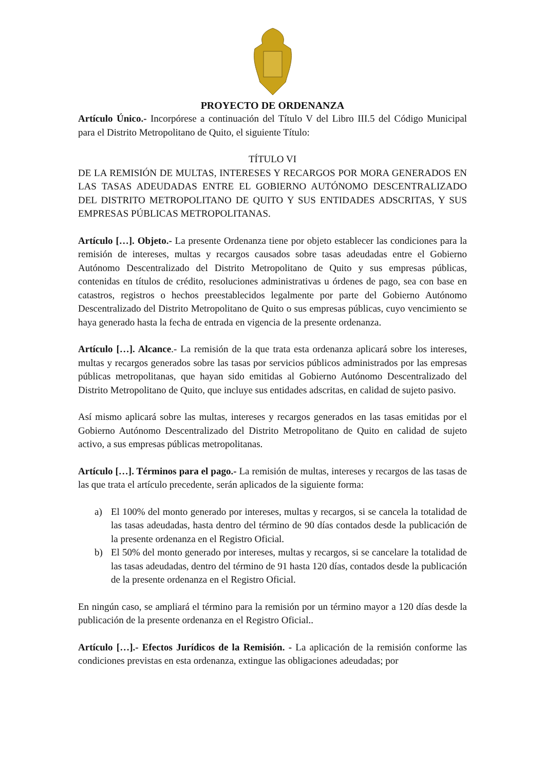PROYECTO DE ORDENANZA
Artículo Único.- Incorpórese a continuación del Título V del Libro III.5 del Código Municipal para el Distrito Metropolitano de Quito, el siguiente Título:
TÍTULO VI
DE LA REMISIÓN DE MULTAS, INTERESES Y RECARGOS POR MORA GENERADOS EN LAS TASAS ADEUDADAS ENTRE EL GOBIERNO AUTÓNOMO DESCENTRALIZADO DEL DISTRITO METROPOLITANO DE QUITO Y SUS ENTIDADES ADSCRITAS, Y SUS EMPRESAS PÚBLICAS METROPOLITANAS.
Artículo […]. Objeto.- La presente Ordenanza tiene por objeto establecer las condiciones para la remisión de intereses, multas y recargos causados sobre tasas adeudadas entre el Gobierno Autónomo Descentralizado del Distrito Metropolitano de Quito y sus empresas públicas, contenidas en títulos de crédito, resoluciones administrativas u órdenes de pago, sea con base en catastros, registros o hechos preestablecidos legalmente por parte del Gobierno Autónomo Descentralizado del Distrito Metropolitano de Quito o sus empresas públicas, cuyo vencimiento se haya generado hasta la fecha de entrada en vigencia de la presente ordenanza.
Artículo […]. Alcance.- La remisión de la que trata esta ordenanza aplicará sobre los intereses, multas y recargos generados sobre las tasas por servicios públicos administrados por las empresas públicas metropolitanas, que hayan sido emitidas al Gobierno Autónomo Descentralizado del Distrito Metropolitano de Quito, que incluye sus entidades adscritas, en calidad de sujeto pasivo.
Así mismo aplicará sobre las multas, intereses y recargos generados en las tasas emitidas por el Gobierno Autónomo Descentralizado del Distrito Metropolitano de Quito en calidad de sujeto activo, a sus empresas públicas metropolitanas.
Artículo […]. Términos para el pago.- La remisión de multas, intereses y recargos de las tasas de las que trata el artículo precedente, serán aplicados de la siguiente forma:
a) El 100% del monto generado por intereses, multas y recargos, si se cancela la totalidad de las tasas adeudadas, hasta dentro del término de 90 días contados desde la publicación de la presente ordenanza en el Registro Oficial.
b) El 50% del monto generado por intereses, multas y recargos, si se cancelare la totalidad de las tasas adeudadas, dentro del término de 91 hasta 120 días, contados desde la publicación de la presente ordenanza en el Registro Oficial.
En ningún caso, se ampliará el término para la remisión por un término mayor a 120 días desde la publicación de la presente ordenanza en el Registro Oficial..
Artículo […].- Efectos Jurídicos de la Remisión. - La aplicación de la remisión conforme las condiciones previstas en esta ordenanza, extingue las obligaciones adeudadas; por